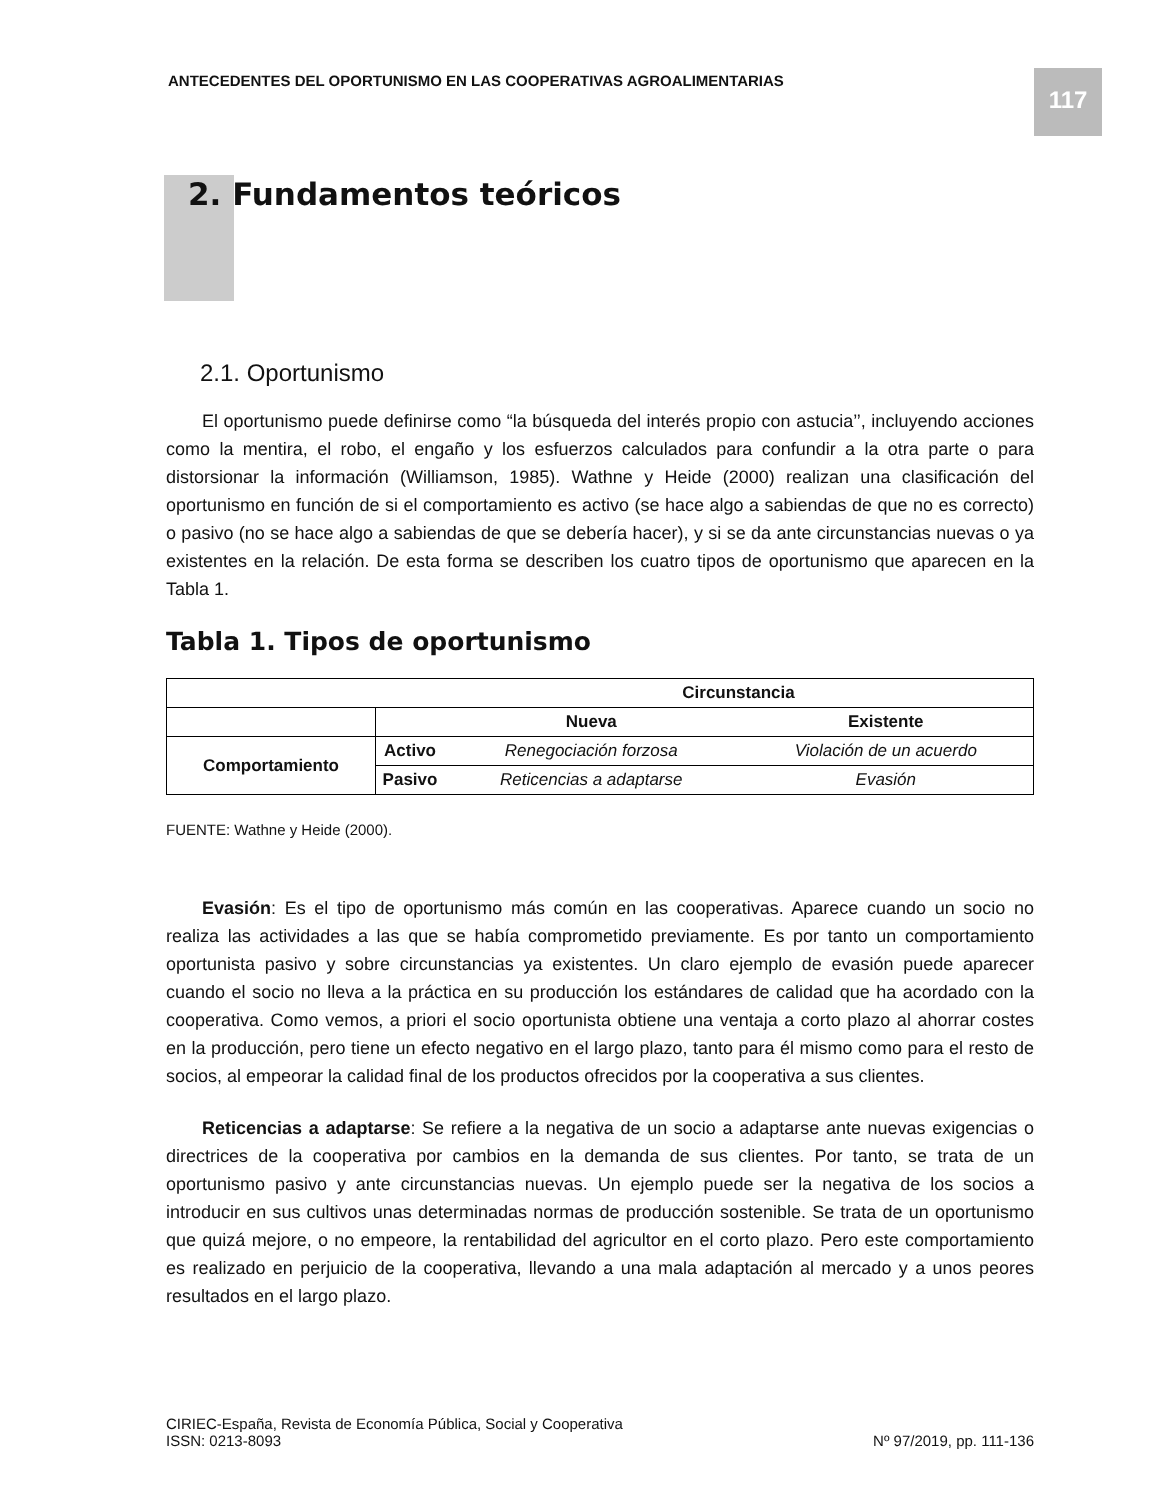ANTECEDENTES DEL OPORTUNISMO EN LAS COOPERATIVAS AGROALIMENTARIAS
117
2. Fundamentos teóricos
2.1. Oportunismo
El oportunismo puede definirse como “la búsqueda del interés propio con astucia’’, incluyendo acciones como la mentira, el robo, el engaño y los esfuerzos calculados para confundir a la otra parte o para distorsionar la información (Williamson, 1985). Wathne y Heide (2000) realizan una clasificación del oportunismo en función de si el comportamiento es activo (se hace algo a sabiendas de que no es correcto) o pasivo (no se hace algo a sabiendas de que se debería hacer), y si se da ante circunstancias nuevas o ya existentes en la relación. De esta forma se describen los cuatro tipos de oportunismo que aparecen en la Tabla 1.
Tabla 1. Tipos de oportunismo
| | | Circunstancia | |
| --- | --- | --- | --- |
| | | Nueva | Existente |
| Comportamiento | Activo | Renegociación forzosa | Violación de un acuerdo |
| | Pasivo | Reticencias a adaptarse | Evasión |
FUENTE: Wathne y Heide (2000).
Evasión: Es el tipo de oportunismo más común en las cooperativas. Aparece cuando un socio no realiza las actividades a las que se había comprometido previamente. Es por tanto un comportamiento oportunista pasivo y sobre circunstancias ya existentes. Un claro ejemplo de evasión puede aparecer cuando el socio no lleva a la práctica en su producción los estándares de calidad que ha acordado con la cooperativa. Como vemos, a priori el socio oportunista obtiene una ventaja a corto plazo al ahorrar costes en la producción, pero tiene un efecto negativo en el largo plazo, tanto para él mismo como para el resto de socios, al empeorar la calidad final de los productos ofrecidos por la cooperativa a sus clientes.
Reticencias a adaptarse: Se refiere a la negativa de un socio a adaptarse ante nuevas exigencias o directrices de la cooperativa por cambios en la demanda de sus clientes. Por tanto, se trata de un oportunismo pasivo y ante circunstancias nuevas. Un ejemplo puede ser la negativa de los socios a introducir en sus cultivos unas determinadas normas de producción sostenible. Se trata de un oportunismo que quizá mejore, o no empeore, la rentabilidad del agricultor en el corto plazo. Pero este comportamiento es realizado en perjuicio de la cooperativa, llevando a una mala adaptación al mercado y a unos peores resultados en el largo plazo.
CIRIEC-España, Revista de Economía Pública, Social y Cooperativa
ISSN: 0213-8093
Nº 97/2019, pp. 111-136